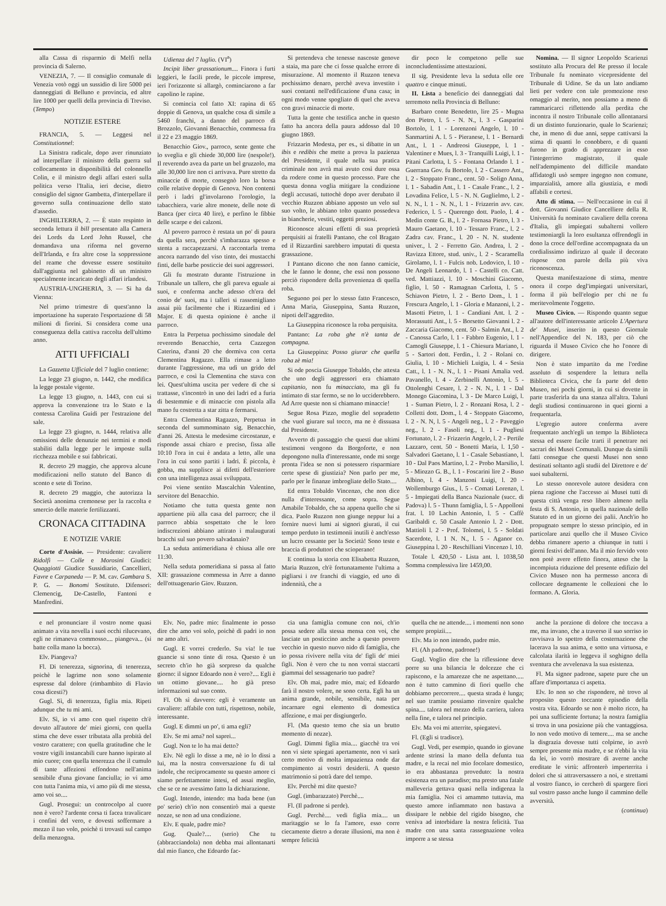alla Cassa di risparmio di Melfi nella provincia di Salerno.
VENEZIA, 7. — Il consiglio comunale di Venezia votò oggi un sussidio di lire 5000 pei danneggiati di Belluno e provincia, ed altre lire 1000 per quelli della provincia di Treviso. (Tempo)
NOTIZIE ESTERE
FRANCIA, 5. — Leggesi nel Constitutionnel:
La Sinistra radicale, dopo aver rinunziato ad interpellare il ministro della guerra sul collocamento in disponibilità del colonnello Colin, e il ministro degli affari esteri sulla politica verso l'Italia, ieri decise, dietro consiglio del signor Gambetta, d'interpellare il governo sulla continuazione dello stato d'assedio.
INGHILTERRA, 2. — È stato respinto in seconda lettura il bill presentato alla Camera dei Lords da Lord John Russel, che domandava una riforma nel governo dell'Irlanda, e fra altre cose la soppressione del reame che dovesse essere sostituito dall'aggiunta nel gabinetto di un ministro specialmente incaricato degli affari irlandesi.
AUSTRIA-UNGHERIA, 3. — Si ha da Vienna:
Nel primo trimestre di quest'anno la importazione ha superato l'esportazione di 58 milioni di fiorini. Si considera come una conseguenza della cattiva raccolta dell'ultimo anno.
ATTI UFFICIALI
La Gazzetta Ufficiale del 7 luglio contiene:
La legge 23 giugno, n. 1442, che modifica la legge postale vigente.
La legge 13 giugno, n. 1443, con cui si approva la convenzione tra lo Stato e la contessa Carolina Guidi per l'estrazione del sale.
La legge 23 giugno, n. 1444, relativa alle omissioni delle denunzie nei termini e modi stabiliti dalla legge per le imposte sulla ricchezza mobile e sui fabbricati.
R. decreto 29 maggio, che approva alcune modificazioni nello statuto del Banco di sconto e sete di Torino.
R. decreto 29 maggio, che autorizza la Società anonima cremonese per la raccolta e smercio delle materie fertilizzanti.
CRONACA CITTADINA
E NOTIZIE VARIE
Corte d'Assisie. — Presidente: cavaliere Ridolfi — Colle e Morosini Giudici: Quaggiotti Giudice Sussidiario, Cancellieri, Favre e Carpaneda — P. M. cav. Gambara S. P. G. — Bonomi Sostituto. Difensori: Clemencig, De-Castello, Fantoni e Manfredini.
Udienza del 7 luglio. (VI<sup>a</sup>)
Incipit liber grassationum.... Finora i furti leggieri, le facili prede, le piccole imprese, ieri l'orizzonte si allargò, cominciarono a far capolino le rapine.
Si comincia col fatto XI: rapina di 65 doppie di Genova, un qualche cosa di simile a 5460 franchi, a danno del parroco di Brozzolo, Giovanni Benacchio, commessa fra il 22 e 23 maggio 1869.
Benacchio Giov., parroco, sente gente che lo sveglia e gli chiede 30,000 lire (nespole!). Il reverendo avea da parte un bel gruzzolo, ma alle 30,000 lire non ci arrivava. Pure stretto da minaccie di morte, consegnò loro la borsa colle relative doppie di Genova. Non contenti però i ladri gl'involarono l'orologio, la tabacchiera, varie altre monete, delle note di Banca (per circa 40 lire), e perfino le fibbie delle scarpe e dei calzoni.
Al povero parroco è restata un po' di paura da quella sera, perchè s'imbarazza spesso e stenta a raccapezzarsi. A raccontarla trema ancora narrando del viso tinto, dei mustacchi finti, delle barbe posticcie dei suoi aggressori.
Gli fu mostrato durante l'istruzione in Tribunale un tallero, che gli pareva eguale ai suoi, e conferma anche adesso ch'era del conio de' suoi, ma i talleri si rassomigliano assai più facilmente che i Rizzardini ed i Major. E di questa opinione è anche il parroco.
Entra la Perpetua pochissimo sinodale del reverendo Benacchio, certa Cazzegon Caterina, d'anni 20 che dormiva con certa Clementina Ragazzo. Ella rimase a letto durante l'aggressione, ma udì un grido del parroco, e così la Clementina che stava con lei. Quest'ultima uscita per vedere di che si trattasse, s'incontrò in uno dei ladri ed a furia di bestemmie e di minaccie con pistola alla mano fu costretta a star zitta e fermarsi.
Entra Clementina Ragazzo, Perpetua in seconda del summominato sig. Benacchio, d'anni 26. Attesta le medesime circostanze, e risponde assai chiaro e preciso, fissa alle 10:10 l'ora in cui è andata a letto, alle una l'ora in cui sono partiti i ladri. È piccola, è gobba, ma supplisce ai difetti dell'esteriore con una intelligenza assai sviluppata.
Poi viene sentito Mascalchin Valentino, servitore del Benacchio.
Notiamo che tutta questa gente non appartiene più alla casa del parroco; che il parroco abbia sospettato che le loro indiscrezioni abbiano attirato i malaugurati bracchi sul suo povero salvadanaio?
La seduta antimeridiana è chiusa alle ore 11:30.
Nella seduta pomeridiana si passa al fatto XII: grassazione commessa in Arre a danno dell'ottuagenario Giov. Ruzzon.
Si pretendeva che tenesse nascoste genove a staia, ma pare che ci fosse qualche errore di misurazione. Al momento il Ruzzon teneva pochissimo denaro, perchè aveva investito i suoi contanti nell'edificazione d'una casa; in ogni modo venne spogliato di quel che aveva con gravi minaccie di morte.
Tutta la gente che testifica anche in questo fatto ha ancora della paura addosso dal 10 giugno 1869.
Frizzarin Modesta, per es., si dibatte in un ibis e redibis che mette a prova la pazienza del Presidente, il quale nella sua pratica criminale non avrà mai avuto così dure ossa da rodere come in questo processo. Pare che questa donna voglia mitigare la condizione degli accusati, tuttochè dopo aver derubato il vecchio Ruzzon abbiano apposto un velo sul suo volto, le abbiano tolto quanto possedeva in biancherie, vestiti, oggetti preziosi.
Riconosce alcuni effetti di sua proprietà perquisiti ai fratelli Pantano, che col Bragato ed il Rizzardini sarebbero imputati di questa grassazione.
I Pantano dicono che non fanno camicie, che le fanno le donne, che essi non possono perciò rispondere della provenienza di quella roba.
Seguono poi per lo stesso fatto Francesco, Anna Maria, Giuseppina, Santa Ruzzon, nipoti dell'aggredito.
La Giuseppina riconosce la roba perquisita.
Pantano: La roba ghe n'è tanta de compagna.
La Giuseppina: Posso giurar che quella roba zè mia!
Si ode poscia Giuseppe Tobaldo, che attesta che uno degli aggressori era chiamato capitanio, non fu minacciato, ma gli fu intimato di star fermo, se no lo ucciderebbero. Ad Arre queste non si chiamano minaccie!
Segue Rosa Pizzo, moglie del sopradetto che vuol giurare sul tocco, ma ne è dissuasa dal Presidente.
Avverto di passaggio che questi due ultimi testimoni vengono da Borgoforte, e non depongono nulla d'interessante, onde mi sorge pronta l'idea se non si potessero risparmiare certe spese di giustizia? Non parlo per me, parlo per le finanze imbrogliate dello Stato....
Ed entra Tobaldo Vincenzo, che non dice nulla d'interessante, come sopra. Segue Amabile Tobaldo, che sa appena quello che si dica. Paolo Ruzzon non giunge neppur lui a fornire nuovi lumi ai signori giurati, il cui tempo perduto in testimonii inutili è anch'esso un lucro cessante per la Società! Sono teste e braccia di produttori che scioperano!
E continua la storia con Elisabetta Ruzzon, Maria Ruzzon, ch'è fortunatamente l'ultima a pigliarsi i tre franchi di viaggio, ed uno di indennità, che a
dir poco le competono pelle sue inconcludentissime attestazioni.
Il sig. Presidente leva la seduta olle ore quattro e cinque minuti.
II. Lista a beneficio dei danneggiati dal terremoto nella Provincia di Belluno:
Barbaro conte Benedetto, lire 25 - Mugna don Pietro, l. 5 - N. N., l. 3 - Gasparini Bortolo, l. 1 - Lorenzoni Angelo, l. 10 - Sanmartini A. l. 5 - Pieranese, l. 1 - Bernardi Ant., l. 1 - Andreosi Giuseppe, l. 1 - Valentiner e Mues, l. 3 - Tranquilli Luigi, l. 1 - Pitani Carlotta, l. 5 - Fontana Orlando l. 1 - Guerrana Gov. fu Bortolo, l. 2 - Cassero Ant., l. 2 - Stoppato Franc., cent. 50 - Soligo Anna, l. 1 - Sabadin Ant., l. 1 - Casale Franc., l. 2 - Lovadina Felice, l. 5 - N. N. Guglielmo, l. 2 - N. N., l. 1 - N. N., l. 1 - Frizzerin avv. cav. Federico, l. 5 - Querengo dott. Paolo, l. 4 - Medin conte G. B., l. 2 - Fornasa Pietro, l. 3 - Mauro Gaetano, l. 10 - Tessaro Franc., l. 2 - Zadra cav. Franc., l. 20 - N. N. studente univer., l. 2 - Ferretto Gio. Andrea, l. 2 - Ravizza Ettore, stud. univ., l. 2 - Scaramella Girolamo, l. 1 - Fulcis nob. Lodovico, l. 10 - De Angeli Leonardo, l. 1 - Castelli co. Catt. ved. Mattiazzi, l. 10 - Moschini Giacomo, figlio, l. 50 - Ramagnan Carlotta, l. 5 - Schiavon Pietro, l. 2 - Berto Dom., l. 1 - Frescura Angelo, l. 1 - Gloria e Manzoni, l. 2 - Masotti Pietro, l. 1 - Candiani Ant. l. 2 - Morassutti Ant., l. 5 - Borsetto Giovanni l. 2 - Zaccaria Giacomo, cent. 50 - Salmin Ant., l. 2 - Canossa Carlo, l. 1 - Fabbro Eugenio, l. 1 - Camogli Giuseppe, l. 1 - Chiesura Mariano, l. 5 - Sartori dott. Ferdin., l. 2 - Rolani co. Giulia, l. 10 - Michieli Luigia, l. 4 - Sesia Catt., l. 1 - N. N., l. 1 - Pisani Amalia ved. Pavanello, l. 4 - Zerbinelli Antonio, l. 5 - Ottolenghi Cesare, l. 2 - N. N., l. 1 - Dal Monego Giacomina, l. 3 - De Marco Luigi, l. 1 - Suman Pietro, l. 2 - Ronzani Rosa, l. 2 - Colletti dott. Dom., l. 4 - Stoppato Giacomo, l. 2 - N. N, l. 5 - Angeli neg., l. 2 - Paveggio neg., l. 2 - Fasoli neg., l. 1 - Pugliesi Fortunato, l. 2 - Frizzerin Angelo, l. 2 - Pertile Lazzaro, cent. 50 - Bonetti Maria, l. 1,50 - Salvadori Gaetano, l. 1 - Casale Sebastiano, l. 10 - Dal Paos Martino, l. 2 - Probo Marsilio, l. 5 - Miozzo G. B., l. 1 - Foscarini lire 2 - Buso Albino, l. 4 - Manzoni Luigi, l. 20 - Wollemburgo Gius., l. 5 - Comati Lorenzo, l. 5 - Impiegati della Banca Nazionale (succ. di Padova) l. 5 - Thunn famiglia, l. 5 - Appolloni frat. l. 10 Lachin Antonio, l. 5 - Caffè Garibaldi c. 50 Casale Antonio l. 2 - Dott. Mattioli l. 2 - Prof. Tolomei, l. 5 - Soldati Sacerdote, l. 1 N. N., l. 5 - Aganor co. Giuseppina l. 20 - Reschilliani Vincenzo l. 10.
Totale l. 420,50 - Lista ant. l. 1038,50 Somma complessiva lire 1459,00.
Nomina. — Il signor Leopoldo Scarienzi sostituto alla Procura del Re presso il locale Tribunale fu nominato vicepresidente del Tribunale di Udine. Se da un lato andiamo lieti per vedere con tale promozione reso omaggio al merito, non possiamo a meno di rammaricarci riflettendo alla perdita che incontra il nostro Tribunale collo allontanarsi di un distinto funzionario, quale lo Scarienzi; che, in meno di due anni, seppe cattivarsi la stima di quanti lo conobbero, e di quanti furono in grado di apprezzare in esso l'integerrimo magistrato, il quale nell'adempimento del difficile mandato affidatogli usò sempre ingegno non comune, imparzialità, amore alla giustizia, e modi affabili e cortesi.
Atto di stima. — Nell'occasione in cui il dott. Giovanni Giudice Cancelliere della R. Università fu nominato cavaliere della corona d'Italia, gli impiegati subalterni vollero testimoniargli la loro esultanza offrendogli in dono la croce dell'ordine accompagnata da un cordialissimo indirizzo al quale il decorato rispose con parole della più viva riconoscenza.
Questa manifestazione di stima, mentre onora il corpo degl'impiegati universitari, forma il più bell'elogio per chi ne fu meritevolmente l'oggetto.
Museo Civico. — Rispondo quanto segue all'autore dell'interessante articolo L'Apertura de' Musei, inserito in questo Giornale nell'Appendice del N. 183, per ciò che riguarda il Museo Civico che ho l'onore di dirigere.
Non è stato impartito da me l'ordine assoluto di sospendere la lettura nella Biblioteca Civica, che fa parte del detto Museo, nei pochi giorni, in cui si dovette in parte trasferirla da una stanza all'altra. Taluni degli studiosi continuarono in quei giorni a frequentarla.
L'egregio autore conferma avere frequentato anch'egli un tempo la Biblioteca stessa ed essere facile trarti il penetrare nei sacrari dei Musei Comunali. Dunque da simili fatti consegue che questi Musei non sono destinati soltanto agli studii del Direttore e de' suoi subalterni.
Lo stesso onorevole autore desidera con piena ragione che l'accesso ai Musei tutti di questa città venga reso libero almeno nella festa di S. Antonio, in quella nazionale dello Statuto ed in un giorno dei palii. Anch'io ho propugnato sempre lo stesso principio, ed in particolare anzi quello che il Museo Civico debba rimanere aperto a chiunque in tutti i giorni festivi dell'anno. Ma il mio fervido voto non potè avere effetto finora, atteso che la incompiuta riduzione del presente edifizio del Civico Museo non ha permesso ancora di collocare degnamente le collezioni che lo formano. A. Gloria.
e nel pronunciare il vostro nome quasi animato a vita novella i suoi occhi rilucevano, egli ne rimaneva commosso.... piangeva... (si batte colla mano la bocca).
Elv. Piangeva?
Fl. Di tenerezza, signorina, di tenerezza, poichè le lagrime non sono solamente espresse dal dolore (rimbambito di Flavio cosa dicesti?)
Gugl. Sì, di tenerezza, figlia mia. Ripeti adunque che tu mi ami.
Elv. Sì, io vi amo con quel rispetto ch'è dovuto all'autore de' miei giorni, con quella stima che deve esser tributata alla probità del vostro carattere; con quella gratitudine che le vostre vigili instancabili cure hanno ispirato al mio cuore; con quella tenerezza che il cumulo di tante affezioni effondono nell'anima sensibile d'una giovane fanciulla; io vi amo con tutta l'anima mia, vi amo più di me stessa, amo voi so....
Gugl. Prosegui: un controcolpo al cuore non è vero? l'ardente corsa ti facea travalicare i confini del vero, e dovesti soffermare a mezzo il tuo volo, poichè ti trovasti sul campo della menzogna.
Elv. No, padre mio: finalmente io posso dire che amo voi solo, poichè di padri io non ne amo altri.
Gugl. E vorrei crederlo. Su via! le tue guancie si sono tinte di rosa. Questo è un secreto ch'io ho già sorpreso da qualche giorno: il signor Edoardo non è vero?.... Egli è un ottimo giovane.... ho già preso informazioni sul suo conto.
Fl. Oh sì davvero: egli è veramente un cavaliere: affabile con tutti, rispettoso, nobile, interessante.
Gugl. E dimmi un po', ti ama egli?
Elv. Se mi ama? nol saprei...
Gugl. Non te lo ha mai detto?
Elv. Nè egli lo disse a me, nè io lo dissi a lui, ma la nostra conversazione fu di tal indole, che reciprocamente su questo amore ci siamo perfettamente intesi, ed assai meglio, che se ce ne avessimo fatto la dichiarazione.
Gugl. Intendo, intendo: ma bada bene (un po' serio) ch'io non consentirò mai a queste nozze, se non ad una condizione.
Elv. E quale, padre mio?
Gug. Quale?.... (serio) Che tu (abbracciandola) non debba mai allontanarti dal mio fianco, che Edoardo fac-
cia una famiglia comune con noi, ch'io possa sedere alla stessa mensa con voi, che lasciate un posticcino anche a questo povero vecchio in questo nuovo nido di famiglia, che io possa rivivere nella vita de' figli de' miei figli. Non è vero che tu non vorrai staccarti giammai del sessagenario tuo padre?
Elv. Oh mai, padre mio, mai; ed Edoardo farà il nostro volere, ne sono certa. Egli ha un anima grande, nobile, sensibile, nata per incarnare ogni elemento di domestica affezione, e mai per disgiungerlo.
Fl. (Ma questo temo che sia un brutto momento di nozze).
Gugl. Dimmi figlia mia.... giacchè tra voi non vi siete spiegati apertamente, non vi sarà certo motivo di molta impazienza onde dar compimento ai vostri desiderii. A questo matrimonio si potrà dare del tempo.
Elv. Perchè mi dite questo?
Gugl. (imbarazzato) Perchè....
Fl. (Il padrone si perde).
Gugl. Perchè.... vedi figlia mia.... un maritaggio se lo fa l'amore, esso corre ciecamente dietro a dorate illusioni, ma non è sempre felicità
quella che ne attende.... i momenti non sono sempre propizii....
Elv. Ma io non intendo, padre mio.
Fl. (Ah padrone, padrone!)
Gugl. Voglio dire che la riflessione deve porre su una bilancia le dolcezze che ci rapiscono, e la amarezze che ne aspettano..... non è tutto cammino di fiori quello che dobbiamo percorrere.... questa strada è lunga; nel suo tramite possiamo rinvenire qualche spina.... talora nel mezzo della carriera, talora nella fine, e talora nel principio.
Elv. Ma voi mi atterrite, spiegatevi.
Fl. (Egli si tradisce).
Gugl. Vedi, per esempio, quando io giovane ardente strinsi la mano della defunta tua madre, e la recai nel mio focolare domestico, io era abbastanza proveduto: la nostra esistenza era un paradiso; ma presto una fatale malleveria gettava quasi nella indigenza la mia famiglia. Noi ci amammo tuttavia, ma questo amore infiammato non bastava a dissipare le nebbie del rigido bisogno, che veniva ad intorbidare la nostra felicità. Tua madre con una santa rassegnazione volea imporre a se stessa
anche la porzione di dolore che toccava a me, ma invano, che a traverso il suo sorriso io ravvisava lo spettro della costernazione che lacerava la sua anima, e sotto una virtuosa, e calcolata ilarità io leggeva il soghigno della sventura che avvelenava la sua esistenza.
Fl. Ma signor padrone, sapete pure che un affare d'importanza ci aspetta.
Elv. Io non so che rispondere, nè trovo al proposito questo toccante episodio della vostra vita. Edoardo se non è molto ricco, ha poi una sufficiente fortuna; la nostra famiglia si trova in una posizione più che vantaggiosa. Io non vedo motivo di temere.... ma se anche la disgrazia dovesse tutti colpirne, io avrò sempre presente mia madre, e se n'ebbi la vita da lei, io vorrò mostrare di averne anche ereditate le virtù: affronterò imperterrita i dolori che si attraversassero a noi, e strettami al vostro fianco, io cercherò di spargere fiori sul vostro passo anche lungo il cammino delle avversità.
(continua)